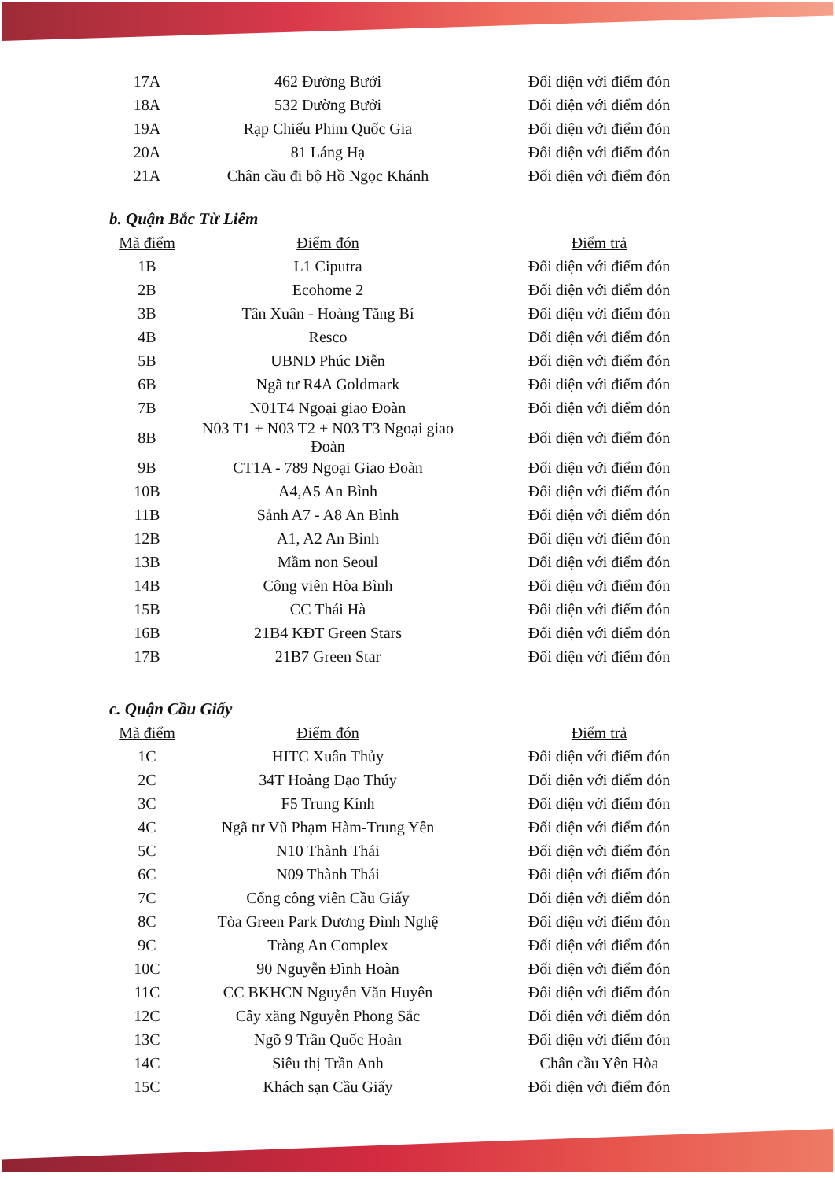| 17A | 462 Đường Bưởi | Đối diện với điểm đón |
| 18A | 532 Đường Bưởi | Đối diện với điểm đón |
| 19A | Rạp Chiếu Phim Quốc Gia | Đối diện với điểm đón |
| 20A | 81 Láng Hạ | Đối diện với điểm đón |
| 21A | Chân cầu đi bộ Hồ Ngọc Khánh | Đối diện với điểm đón |
b. Quận Bắc Từ Liêm
| Mã điểm | Điểm đón | Điểm trả |
| --- | --- | --- |
| 1B | L1 Ciputra | Đối diện với điểm đón |
| 2B | Ecohome 2 | Đối diện với điểm đón |
| 3B | Tân Xuân - Hoàng Tăng Bí | Đối diện với điểm đón |
| 4B | Resco | Đối diện với điểm đón |
| 5B | UBND Phúc Diễn | Đối diện với điểm đón |
| 6B | Ngã tư R4A Goldmark | Đối diện với điểm đón |
| 7B | N01T4 Ngoại giao Đoàn | Đối diện với điểm đón |
| 8B | N03 T1 + N03 T2 + N03 T3 Ngoại giao Đoàn | Đối diện với điểm đón |
| 9B | CT1A - 789 Ngoại Giao Đoàn | Đối diện với điểm đón |
| 10B | A4,A5 An Bình | Đối diện với điểm đón |
| 11B | Sảnh A7 - A8 An Bình | Đối diện với điểm đón |
| 12B | A1, A2 An Bình | Đối diện với điểm đón |
| 13B | Mầm non Seoul | Đối diện với điểm đón |
| 14B | Công viên Hòa Bình | Đối diện với điểm đón |
| 15B | CC Thái Hà | Đối diện với điểm đón |
| 16B | 21B4 KĐT Green Stars | Đối diện với điểm đón |
| 17B | 21B7 Green Star | Đối diện với điểm đón |
c. Quận Cầu Giấy
| Mã điểm | Điểm đón | Điểm trả |
| --- | --- | --- |
| 1C | HITC Xuân Thủy | Đối diện với điểm đón |
| 2C | 34T Hoàng Đạo Thúy | Đối diện với điểm đón |
| 3C | F5 Trung Kính | Đối diện với điểm đón |
| 4C | Ngã tư Vũ Phạm Hàm-Trung Yên | Đối diện với điểm đón |
| 5C | N10 Thành Thái | Đối diện với điểm đón |
| 6C | N09 Thành Thái | Đối diện với điểm đón |
| 7C | Cổng công viên Cầu Giấy | Đối diện với điểm đón |
| 8C | Tòa Green Park Dương Đình Nghệ | Đối diện với điểm đón |
| 9C | Tràng An Complex | Đối diện với điểm đón |
| 10C | 90 Nguyễn Đình Hoàn | Đối diện với điểm đón |
| 11C | CC BKHCN Nguyễn Văn Huyên | Đối diện với điểm đón |
| 12C | Cây xăng Nguyễn Phong Sắc | Đối diện với điểm đón |
| 13C | Ngõ 9 Trần Quốc Hoàn | Đối diện với điểm đón |
| 14C | Siêu thị Trần Anh | Chân cầu Yên Hòa |
| 15C | Khách sạn Cầu Giấy | Đối diện với điểm đón |